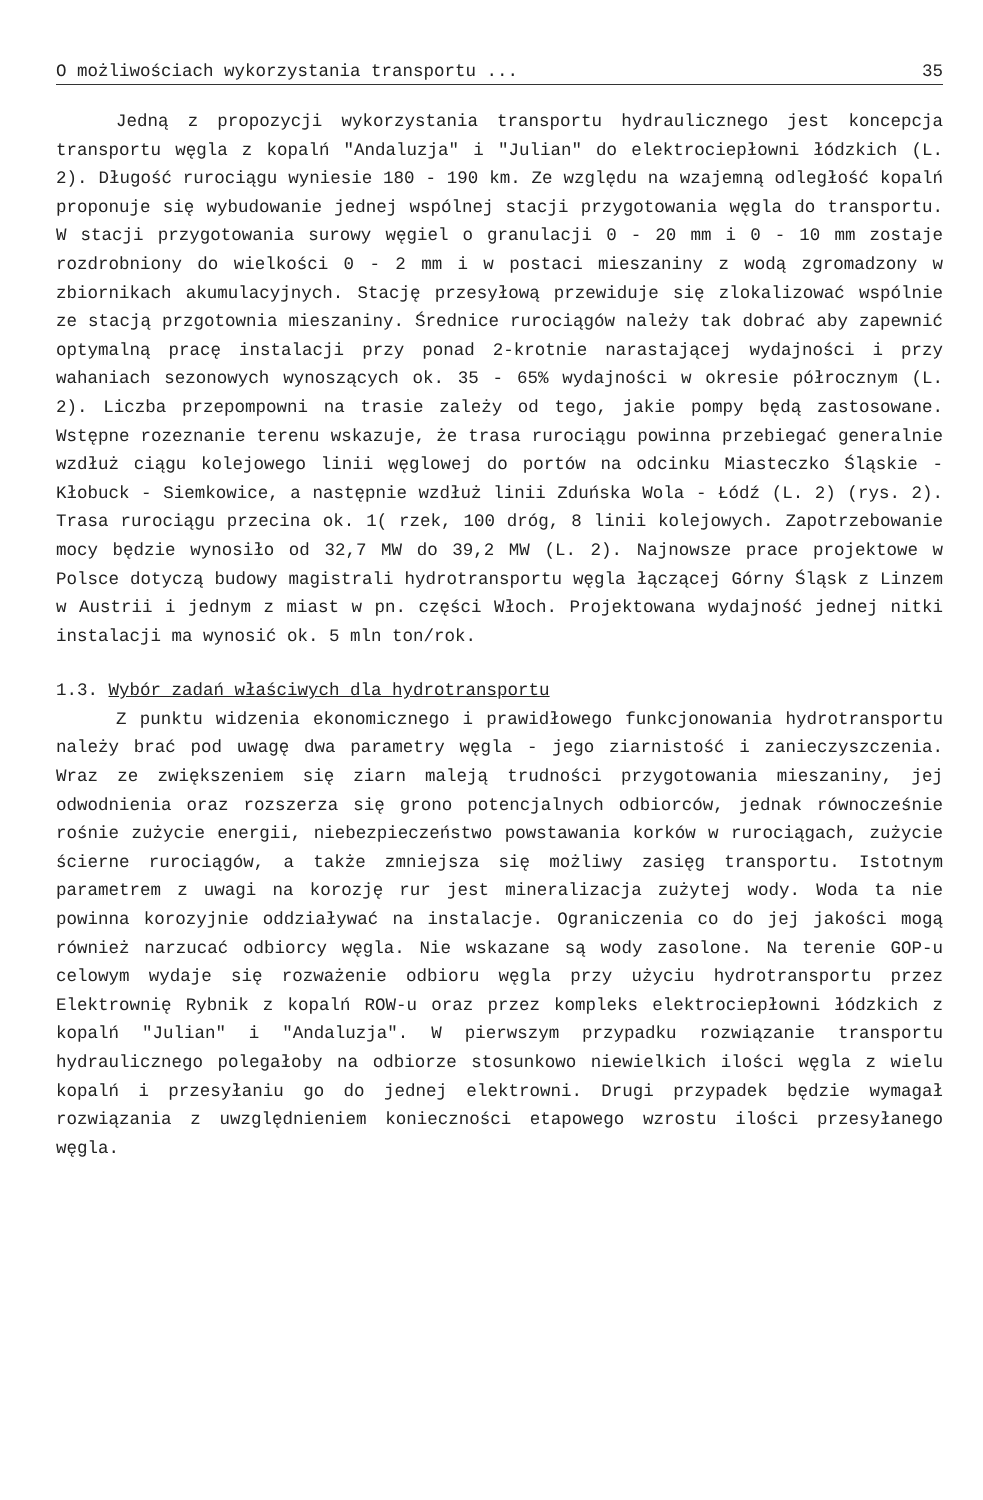O możliwościach wykorzystania transportu ... 35
Jedną z propozycji wykorzystania transportu hydraulicznego jest koncepcja transportu węgla z kopalń "Andaluzja" i "Julian" do elektrociepłowni łódzkich (L. 2). Długość rurociągu wyniesie 180 - 190 km. Ze względu na wzajemną odległość kopalń proponuje się wybudowanie jednej wspólnej stacji przygotowania węgla do transportu. W stacji przygotowania surowy węgiel o granulacji 0 - 20 mm i 0 - 10 mm zostaje rozdrobniony do wielkości 0 - 2 mm i w postaci mieszaniny z wodą zgromadzony w zbiornikach akumulacyjnych. Stację przesyłową przewiduje się zlokalizować wspólnie ze stacją przgotownia mieszaniny. Średnice rurociągów należy tak dobrać aby zapewnić optymalną pracę instalacji przy ponad 2-krotnie narastającej wydajności i przy wahaniach sezonowych wynoszących ok. 35 - 65% wydajności w okresie półrocznym (L. 2). Liczba przepompowni na trasie zależy od tego, jakie pompy będą zastosowane. Wstępne rozeznanie terenu wskazuje, że trasa rurociągu powinna przebiegać generalnie wzdłuż ciągu kolejowego linii węglowej do portów na odcinku Miasteczko Śląskie - Kłobuck - Siemkowice, a następnie wzdłuż linii Zduńska Wola - Łódź (L. 2) (rys. 2). Trasa rurociągu przecina ok. 1( rzek, 100 dróg, 8 linii kolejowych. Zapotrzebowanie mocy będzie wynosiło od 32,7 MW do 39,2 MW (L. 2). Najnowsze prace projektowe w Polsce dotyczą budowy magistrali hydrotransportu węgla łączącej Górny Śląsk z Linzem w Austrii i jednym z miast w pn. części Włoch. Projektowana wydajność jednej nitki instalacji ma wynosić ok. 5 mln ton/rok.
1.3. Wybór zadań właściwych dla hydrotransportu
Z punktu widzenia ekonomicznego i prawidłowego funkcjonowania hydrotransportu należy brać pod uwagę dwa parametry węgla - jego ziarnistość i zanieczyszczenia. Wraz ze zwiększeniem się ziarn maleją trudności przygotowania mieszaniny, jej odwodnienia oraz rozszerza się grono potencjalnych odbiorców, jednak równocześnie rośnie zużycie energii, niebezpieczeństwo powstawania korków w rurociągach, zużycie ścierne rurociągów, a także zmniejsza się możliwy zasięg transportu. Istotnym parametrem z uwagi na korozję rur jest mineralizacja zużytej wody. Woda ta nie powinna korozyjnie oddziaływać na instalacje. Ograniczenia co do jej jakości mogą również narzucać odbiorcy węgla. Nie wskazane są wody zasolone. Na terenie GOP-u celowym wydaje się rozważenie odbioru węgla przy użyciu hydrotransportu przez Elektrownię Rybnik z kopalń ROW-u oraz przez kompleks elektrociepłowni łódzkich z kopalń "Julian" i "Andaluzja". W pierwszym przypadku rozwiązanie transportu hydraulicznego polegałoby na odbiorze stosunkowo niewielkich ilości węgla z wielu kopalń i przesyłaniu go do jednej elektrowni. Drugi przypadek będzie wymagał rozwiązania z uwzględnieniem konieczności etapowego wzrostu ilości przesyłanego węgla.